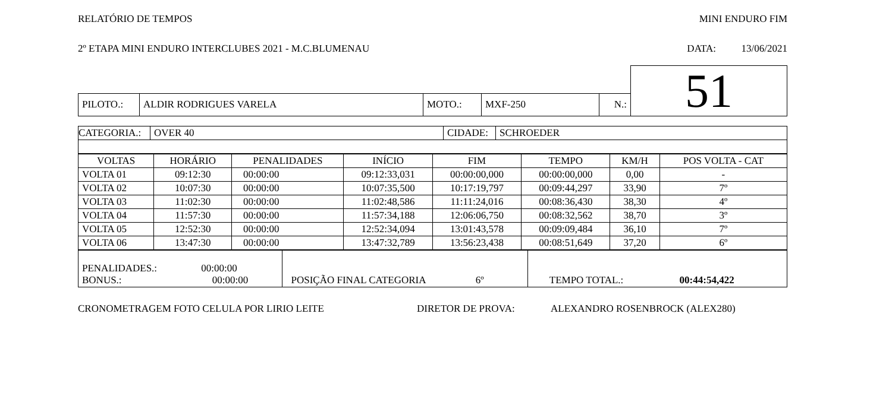RELATÓRIO DE TEMPOS MINI ENDURO FIM
2º ETAPA MINI ENDURO INTERCLUBES 2021 - M.C.BLUMENAU DATA: 13/06/2021
| | | | | | | 51 |
| PILOTO.: | ALDIR RODRIGUES VARELA | MOTO.: | MXF-250 | N.: | | |
| CATEGORIA.: | OVER 40 | CIDADE: | SCHROEDER |
| VOLTAS | HORÁRIO | PENALIDADES | INÍCIO | FIM | TEMPO | KM/H | POS VOLTA - CAT |
| --- | --- | --- | --- | --- | --- | --- | --- |
| VOLTA 01 | 09:12:30 | 00:00:00 | 09:12:33,031 | 00:00:00,000 | 00:00:00,000 | 0,00 | - |
| VOLTA 02 | 10:07:30 | 00:00:00 | 10:07:35,500 | 10:17:19,797 | 00:09:44,297 | 33,90 | 7º |
| VOLTA 03 | 11:02:30 | 00:00:00 | 11:02:48,586 | 11:11:24,016 | 00:08:36,430 | 38,30 | 4º |
| VOLTA 04 | 11:57:30 | 00:00:00 | 11:57:34,188 | 12:06:06,750 | 00:08:32,562 | 38,70 | 3º |
| VOLTA 05 | 12:52:30 | 00:00:00 | 12:52:34,094 | 13:01:43,578 | 00:09:09,484 | 36,10 | 7º |
| VOLTA 06 | 13:47:30 | 00:00:00 | 13:47:32,789 | 13:56:23,438 | 00:08:51,649 | 37,20 | 6º |
| PENALIDADES.: 00:00:00 BONUS.: 00:00:00 | POSIÇÃO FINAL CATEGORIA 6º | TEMPO TOTAL.: 00:44:54,422 |
CRONOMETRAGEM FOTO CELULA POR LIRIO LEITE DIRETOR DE PROVA: ALEXANDRO ROSENBROCK (ALEX280)